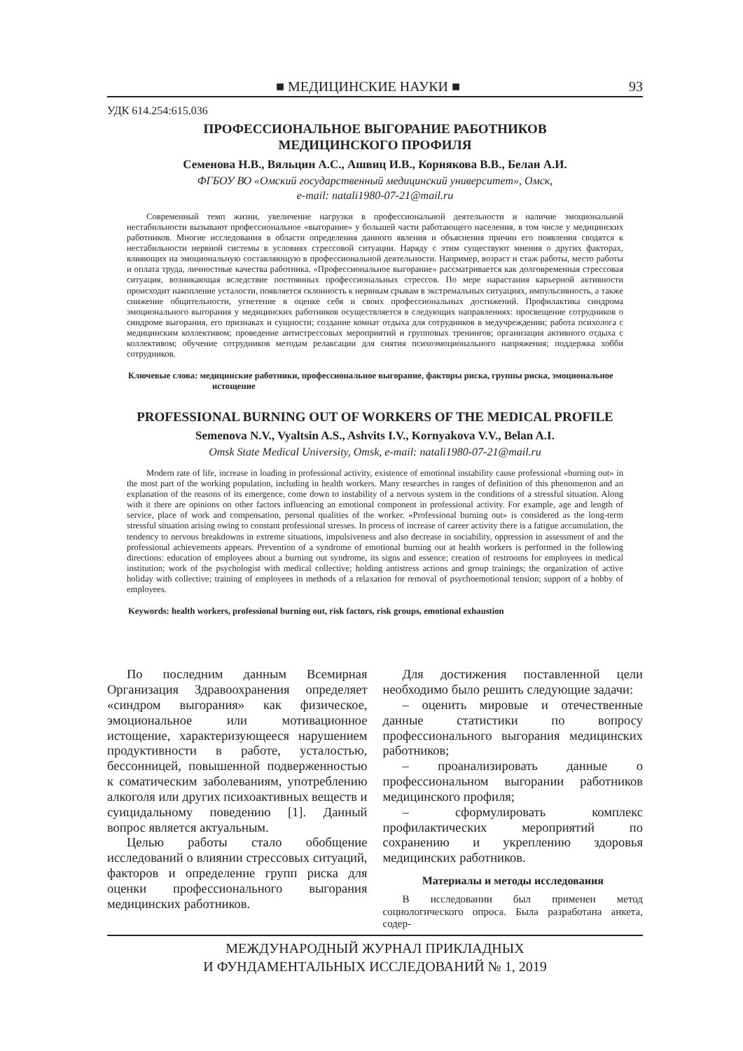■ МЕДИЦИНСКИЕ НАУКИ ■ 93
УДК 614.254:615.036
ПРОФЕССИОНАЛЬНОЕ ВЫГОРАНИЕ РАБОТНИКОВ
МЕДИЦИНСКОГО ПРОФИЛЯ
Семенова Н.В., Вяльцин А.С., Ашвиц И.В., Корнякова В.В., Белан А.И.
ФГБОУ ВО «Омский государственный медицинский университет», Омск,
e-mail: natali1980-07-21@mail.ru
Современный темп жизни, увеличение нагрузки в профессиональной деятельности и наличие эмоциональной нестабильности вызывают профессиональное «выгорание» у большей части работающего населения, в том числе у медицинских работников. Многие исследования в области определения данного явления и объяснения причин его появления сводятся к нестабильности нервной системы в условиях стрессовой ситуации. Наряду с этим существуют мнения о других факторах, влияющих на эмоциональную составляющую в профессиональной деятельности. Например, возраст и стаж работы, место работы и оплата труда, личностные качества работника. «Профессиональное выгорание» рассматривается как долговременная стрессовая ситуация, возникающая вследствие постоянных профессиональных стрессов. По мере нарастания карьерной активности происходит накопление усталости, появляется склонность к нервным срывам в экстремальных ситуациях, импульсивность, а также снижение общительности, угнетение в оценке себя и своих профессиональных достижений. Профилактика синдрома эмоционального выгорания у медицинских работников осуществляется в следующих направлениях: просвещение сотрудников о синдроме выгорания, его признаках и сущности; создание комнат отдыха для сотрудников в медучреждении; работа психолога с медицинским коллективом; проведение антистрессовых мероприятий и групповых тренингов; организация активного отдыха с коллективом; обучение сотрудников методам релаксации для снятия психоэмоционального напряжения; поддержка хобби сотрудников.
Ключевые слова: медицинские работники, профессиональное выгорание, факторы риска, группы риска, эмоциональное истощение
PROFESSIONAL BURNING OUT OF WORKERS OF THE MEDICAL PROFILE
Semenova N.V., Vyaltsin A.S., Ashvits I.V., Kornyakova V.V., Belan A.I.
Omsk State Medical University, Omsk, e-mail: natali1980-07-21@mail.ru
Modern rate of life, increase in loading in professional activity, existence of emotional instability cause professional «burning out» in the most part of the working population, including in health workers. Many researches in ranges of definition of this phenomenon and an explanation of the reasons of its emergence, come down to instability of a nervous system in the conditions of a stressful situation. Along with it there are opinions on other factors influencing an emotional component in professional activity. For example, age and length of service, place of work and compensation, personal qualities of the worker. «Professional burning out» is considered as the long-term stressful situation arising owing to constant professional stresses. In process of increase of career activity there is a fatigue accumulation, the tendency to nervous breakdowns in extreme situations, impulsiveness and also decrease in sociability, oppression in assessment of and the professional achievements appears. Prevention of a syndrome of emotional burning out at health workers is performed in the following directions: education of employees about a burning out syndrome, its signs and essence; creation of restrooms for employees in medical institution; work of the psychologist with medical collective; holding antistress actions and group trainings; the organization of active holiday with collective; training of employees in methods of a relaxation for removal of psychoemotional tension; support of a hobby of employees.
Keywords: health workers, professional burning out, risk factors, risk groups, emotional exhaustion
По последним данным Всемирная Организация Здравоохранения определяет «синдром выгорания» как физическое, эмоциональное или мотивационное истощение, характеризующееся нарушением продуктивности в работе, усталостью, бессонницей, повышенной подверженностью к соматическим заболеваниям, употреблению алкоголя или других психоактивных веществ и суицидальному поведению [1]. Данный вопрос является актуальным.
Целью работы стало обобщение исследований о влиянии стрессовых ситуаций, факторов и определение групп риска для оценки профессионального выгорания медицинских работников.
Для достижения поставленной цели необходимо было решить следующие задачи:
– оценить мировые и отечественные данные статистики по вопросу профессионального выгорания медицинских работников;
– проанализировать данные о профессиональном выгорании работников медицинского профиля;
– сформулировать комплекс профилактических мероприятий по сохранению и укреплению здоровья медицинских работников.
Материалы и методы исследования
В исследовании был применен метод социологического опроса. Была разработана анкета, содер-
МЕЖДУНАРОДНЫЙ ЖУРНАЛ ПРИКЛАДНЫХ
И ФУНДАМЕНТАЛЬНЫХ ИССЛЕДОВАНИЙ № 1, 2019